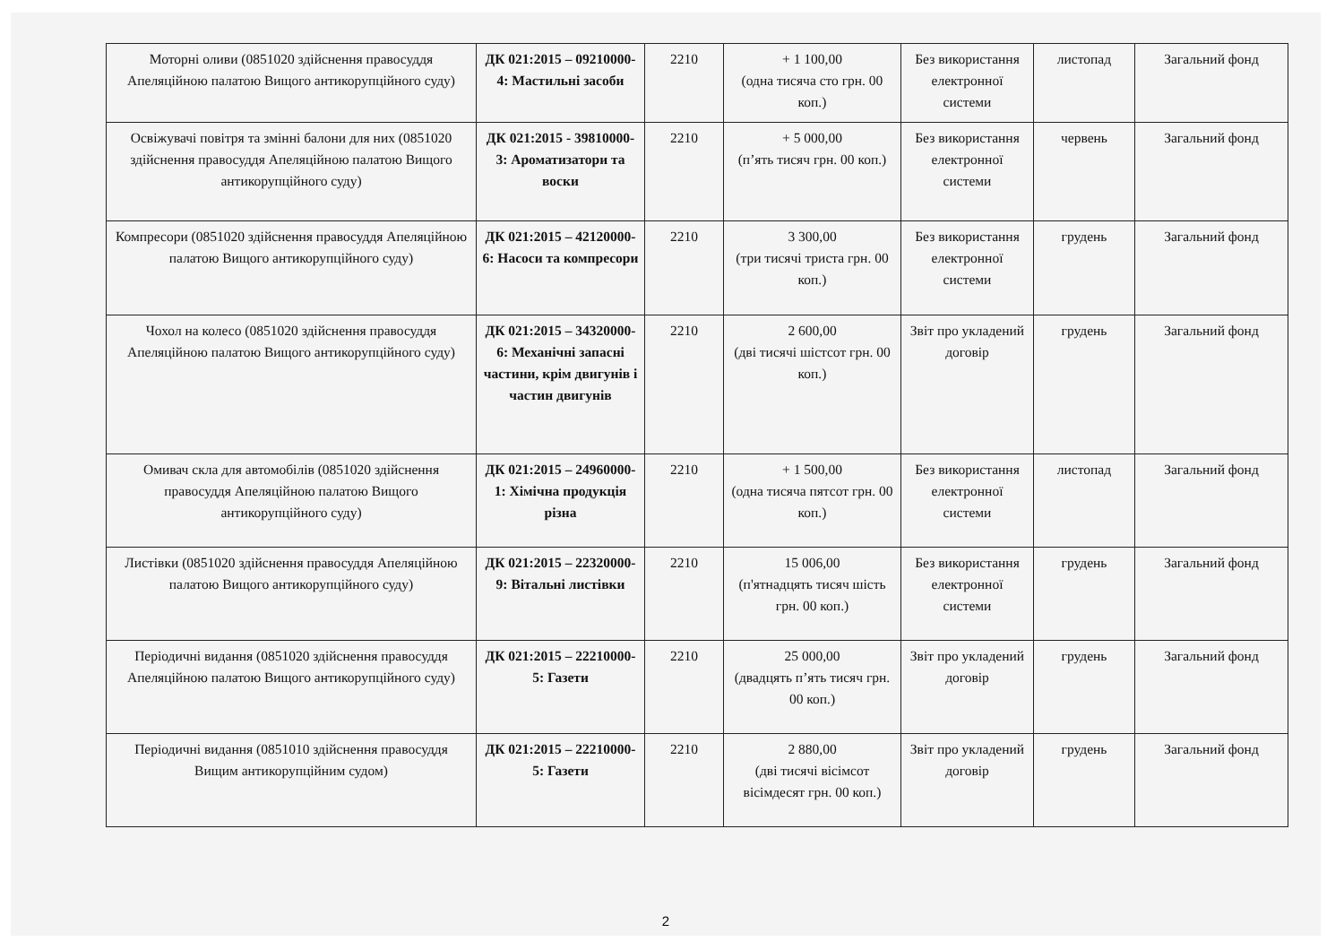| Моторні оливи (0851020 здійснення правосуддя Апеляційною палатою Вищого антикорупційного суду) | ДК 021:2015 – 09210000-4: Мастильні засоби | 2210 | + 1 100,00 (одна тисяча сто грн. 00 коп.) | Без використання електронної системи | листопад | Загальний фонд |
| Освіжувачі повітря та змінні балони для них (0851020 здійснення правосуддя Апеляційною палатою Вищого антикорупційного суду) | ДК 021:2015 - 39810000-3: Ароматизатори та воски | 2210 | + 5 000,00 (п’ять тисяч грн. 00 коп.) | Без використання електронної системи | червень | Загальний фонд |
| Компресори (0851020 здійснення правосуддя Апеляційною палатою Вищого антикорупційного суду) | ДК 021:2015 – 42120000-6: Насоси та компресори | 2210 | 3 300,00 (три тисячі триста грн. 00 коп.) | Без використання електронної системи | грудень | Загальний фонд |
| Чохол на колесо (0851020 здійснення правосуддя Апеляційною палатою Вищого антикорупційного суду) | ДК 021:2015 – 34320000-6: Механічні запасні частини, крім двигунів і частин двигунів | 2210 | 2 600,00 (дві тисячі шістсот грн. 00 коп.) | Звіт про укладений договір | грудень | Загальний фонд |
| Омивач скла для автомобілів (0851020 здійснення правосуддя Апеляційною палатою Вищого антикорупційного суду) | ДК 021:2015 – 24960000-1: Хімічна продукція різна | 2210 | + 1 500,00 (одна тисяча пятсот грн. 00 коп.) | Без використання електронної системи | листопад | Загальний фонд |
| Листівки (0851020 здійснення правосуддя Апеляційною палатою Вищого антикорупційного суду) | ДК 021:2015 – 22320000-9: Вітальні листівки | 2210 | 15 006,00 (п'ятнадцять тисяч шість грн. 00 коп.) | Без використання електронної системи | грудень | Загальний фонд |
| Періодичні видання (0851020 здійснення правосуддя Апеляційною палатою Вищого антикорупційного суду) | ДК 021:2015 – 22210000-5: Газети | 2210 | 25 000,00 (двадцять п’ять тисяч грн. 00 коп.) | Звіт про укладений договір | грудень | Загальний фонд |
| Періодичні видання (0851010 здійснення правосуддя Вищим антикорупційним судом) | ДК 021:2015 – 22210000-5: Газети | 2210 | 2 880,00 (дві тисячі вісімсот вісімдесят грн. 00 коп.) | Звіт про укладений договір | грудень | Загальний фонд |
2